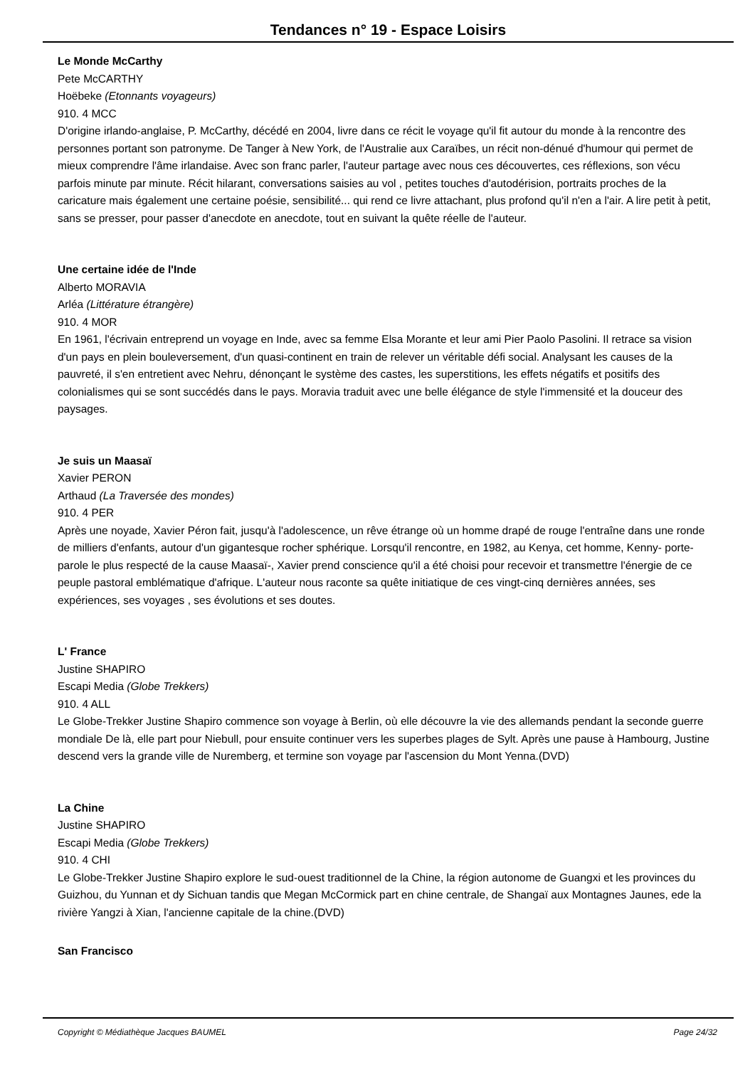Tendances n° 19 - Espace Loisirs
Le Monde McCarthy
Pete McCARTHY
Hoëbeke (Etonnants voyageurs)
910. 4 MCC
D'origine irlando-anglaise, P. McCarthy, décédé en 2004, livre dans ce récit le voyage qu'il fit autour du monde à la rencontre des personnes portant son patronyme. De Tanger à New York, de l'Australie aux Caraïbes, un récit non-dénué d'humour qui permet de mieux comprendre l'âme irlandaise. Avec son franc parler, l'auteur partage avec nous ces découvertes, ces réflexions, son vécu parfois minute par minute. Récit hilarant, conversations saisies au vol , petites touches d'autodérision, portraits proches de la caricature mais également une certaine poésie, sensibilité... qui rend ce livre attachant, plus profond qu'il n'en a l'air. A lire petit à petit, sans se presser, pour passer d'anecdote en anecdote, tout en suivant la quête réelle de l'auteur.
Une certaine idée de l'Inde
Alberto MORAVIA
Arléa (Littérature étrangère)
910. 4 MOR
En 1961, l'écrivain entreprend un voyage en Inde, avec sa femme Elsa Morante et leur ami Pier Paolo Pasolini. Il retrace sa vision d'un pays en plein bouleversement, d'un quasi-continent en train de relever un véritable défi social. Analysant les causes de la pauvreté, il s'en entretient avec Nehru, dénonçant le système des castes, les superstitions, les effets négatifs et positifs des colonialismes qui se sont succédés dans le pays. Moravia traduit avec une belle élégance de style l'immensité et la douceur des paysages.
Je suis un Maasaï
Xavier PERON
Arthaud (La Traversée des mondes)
910. 4 PER
Après une noyade, Xavier Péron fait, jusqu'à l'adolescence, un rêve étrange où un homme drapé de rouge l'entraîne dans une ronde de milliers d'enfants, autour d'un gigantesque rocher sphérique. Lorsqu'il rencontre, en 1982, au Kenya, cet homme, Kenny- porte-parole le plus respecté de la cause Maasaï-, Xavier prend conscience qu'il a été choisi pour recevoir et transmettre l'énergie de ce peuple pastoral emblématique d'afrique. L'auteur nous raconte sa quête initiatique de ces vingt-cinq dernières années, ses expériences, ses voyages , ses évolutions et ses doutes.
L' France
Justine SHAPIRO
Escapi Media (Globe Trekkers)
910. 4 ALL
Le Globe-Trekker Justine Shapiro commence son voyage à Berlin, où elle découvre la vie des allemands pendant la seconde guerre mondiale De là, elle part pour Niebull, pour ensuite continuer vers les superbes plages de Sylt. Après une pause à Hambourg, Justine descend vers la grande ville de Nuremberg, et termine son voyage par l'ascension du Mont Yenna.(DVD)
La Chine
Justine SHAPIRO
Escapi Media (Globe Trekkers)
910. 4 CHI
Le Globe-Trekker Justine Shapiro explore le sud-ouest traditionnel de la Chine, la région autonome de Guangxi et les provinces du Guizhou, du Yunnan et dy Sichuan tandis que Megan McCormick part en chine centrale, de Shangaï aux Montagnes Jaunes, ede la rivière Yangzi à Xian, l'ancienne capitale de la chine.(DVD)
San Francisco
Copyright © Médiathèque Jacques BAUMEL Page 24/32